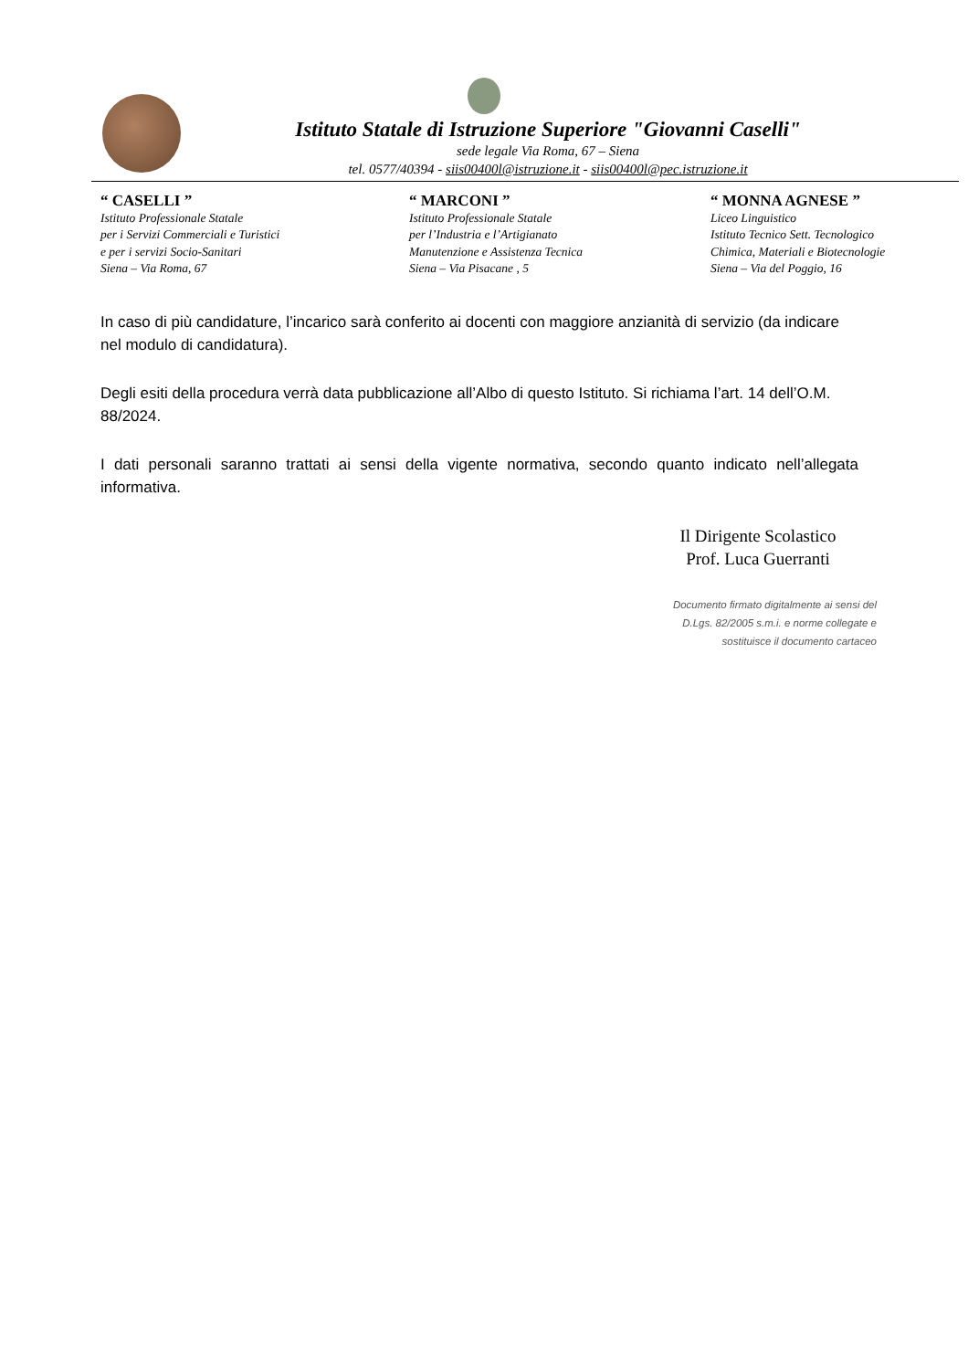Istituto Statale di Istruzione Superiore "Giovanni Caselli"
sede legale Via Roma, 67 – Siena
tel. 0577/40394 - siis00400l@istruzione.it - siis00400l@pec.istruzione.it
“ CASELLI ”
Istituto Professionale Statale
per i Servizi Commerciali e Turistici
e per i servizi Socio-Sanitari
Siena – Via Roma, 67
“ MARCONI ”
Istituto Professionale Statale
per l’Industria e l’Artigianato
Manutenzione e Assistenza Tecnica
Siena – Via Pisacane , 5
“ MONNA AGNESE ”
Liceo Linguistico
Istituto Tecnico Sett. Tecnologico
Chimica, Materiali e Biotecnologie
Siena – Via del Poggio, 16
In caso di più candidature, l’incarico sarà conferito ai docenti con maggiore anzianità di servizio (da indicare nel modulo di candidatura).
Degli esiti della procedura verrà data pubblicazione all’Albo di questo Istituto. Si richiama l’art. 14 dell’O.M. 88/2024.
I dati personali saranno trattati ai sensi della vigente normativa, secondo quanto indicato nell’allegata informativa.
Il Dirigente Scolastico
Prof. Luca Guerranti
Documento firmato digitalmente ai sensi del
D.Lgs. 82/2005 s.m.i. e norme collegate e
sostituisce il documento cartaceo